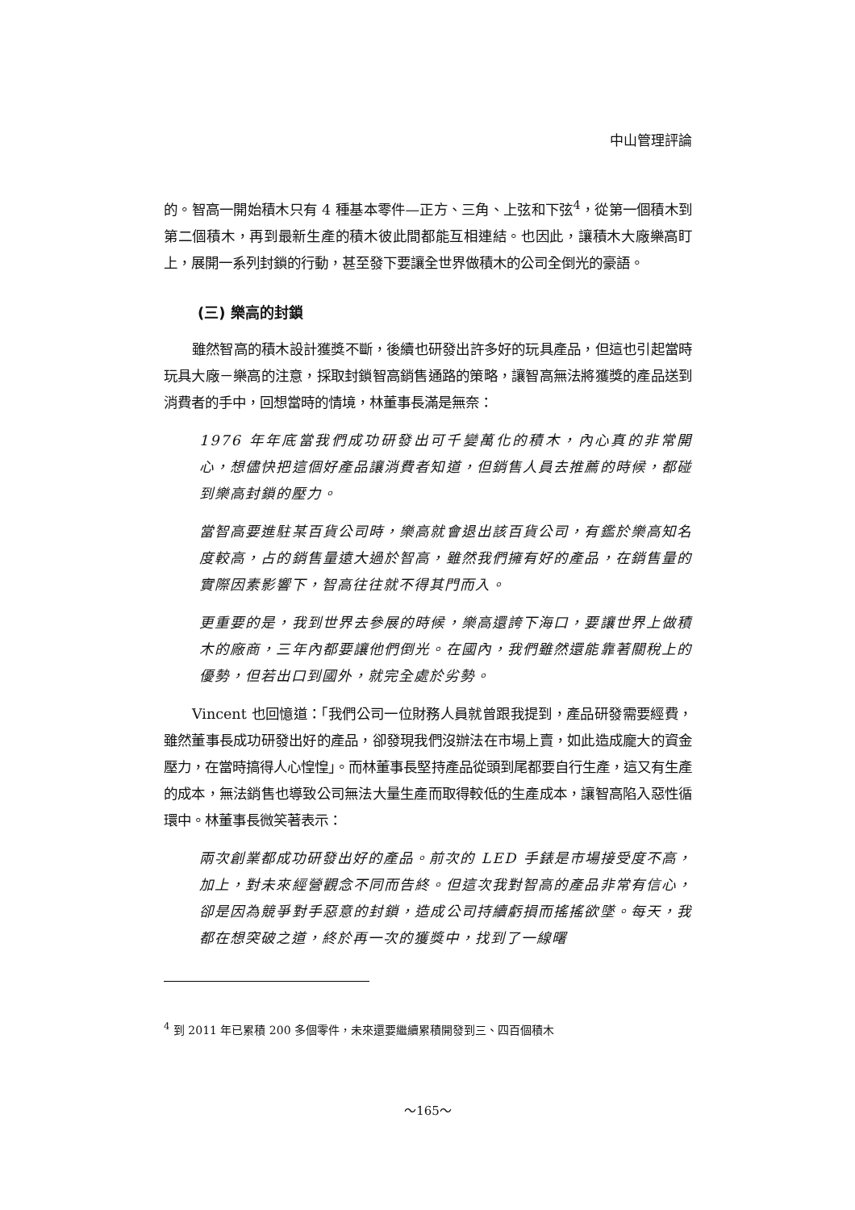中山管理評論
的。智高一開始積木只有 4 種基本零件—正方、三角、上弦和下弦<sup>4</sup>，從第一個積木到第二個積木，再到最新生產的積木彼此間都能互相連結。也因此，讓積木大廠樂高盯上，展開一系列封鎖的行動，甚至發下要讓全世界做積木的公司全倒光的豪語。
(三) 樂高的封鎖
雖然智高的積木設計獲獎不斷，後續也研發出許多好的玩具產品，但這也引起當時玩具大廠－樂高的注意，採取封鎖智高銷售通路的策略，讓智高無法將獲獎的產品送到消費者的手中，回想當時的情境，林董事長滿是無奈：
1976 年年底當我們成功研發出可千變萬化的積木，內心真的非常開心，想儘快把這個好產品讓消費者知道，但銷售人員去推薦的時候，都碰到樂高封鎖的壓力。
當智高要進駐某百貨公司時，樂高就會退出該百貨公司，有鑑於樂高知名度較高，占的銷售量遠大過於智高，雖然我們擁有好的產品，在銷售量的實際因素影響下，智高往往就不得其門而入。
更重要的是，我到世界去參展的時候，樂高還誇下海口，要讓世界上做積木的廠商，三年內都要讓他們倒光。在國內，我們雖然還能靠著關稅上的優勢，但若出口到國外，就完全處於劣勢。
Vincent 也回憶道：「我們公司一位財務人員就曾跟我提到，產品研發需要經費，雖然董事長成功研發出好的產品，卻發現我們沒辦法在市場上賣，如此造成龐大的資金壓力，在當時搞得人心惶惶」。而林董事長堅持產品從頭到尾都要自行生產，這又有生產的成本，無法銷售也導致公司無法大量生產而取得較低的生產成本，讓智高陷入惡性循環中。林董事長微笑著表示：
兩次創業都成功研發出好的產品。前次的 LED 手錶是市場接受度不高，加上，對未來經營觀念不同而告終。但這次我對智高的產品非常有信心，卻是因為競爭對手惡意的封鎖，造成公司持續虧損而搖搖欲墜。每天，我都在想突破之道，終於再一次的獲獎中，找到了一線曙
<sup>4</sup> 到 2011 年已累積 200 多個零件，未來還要繼續累積開發到三、四百個積木
～165～